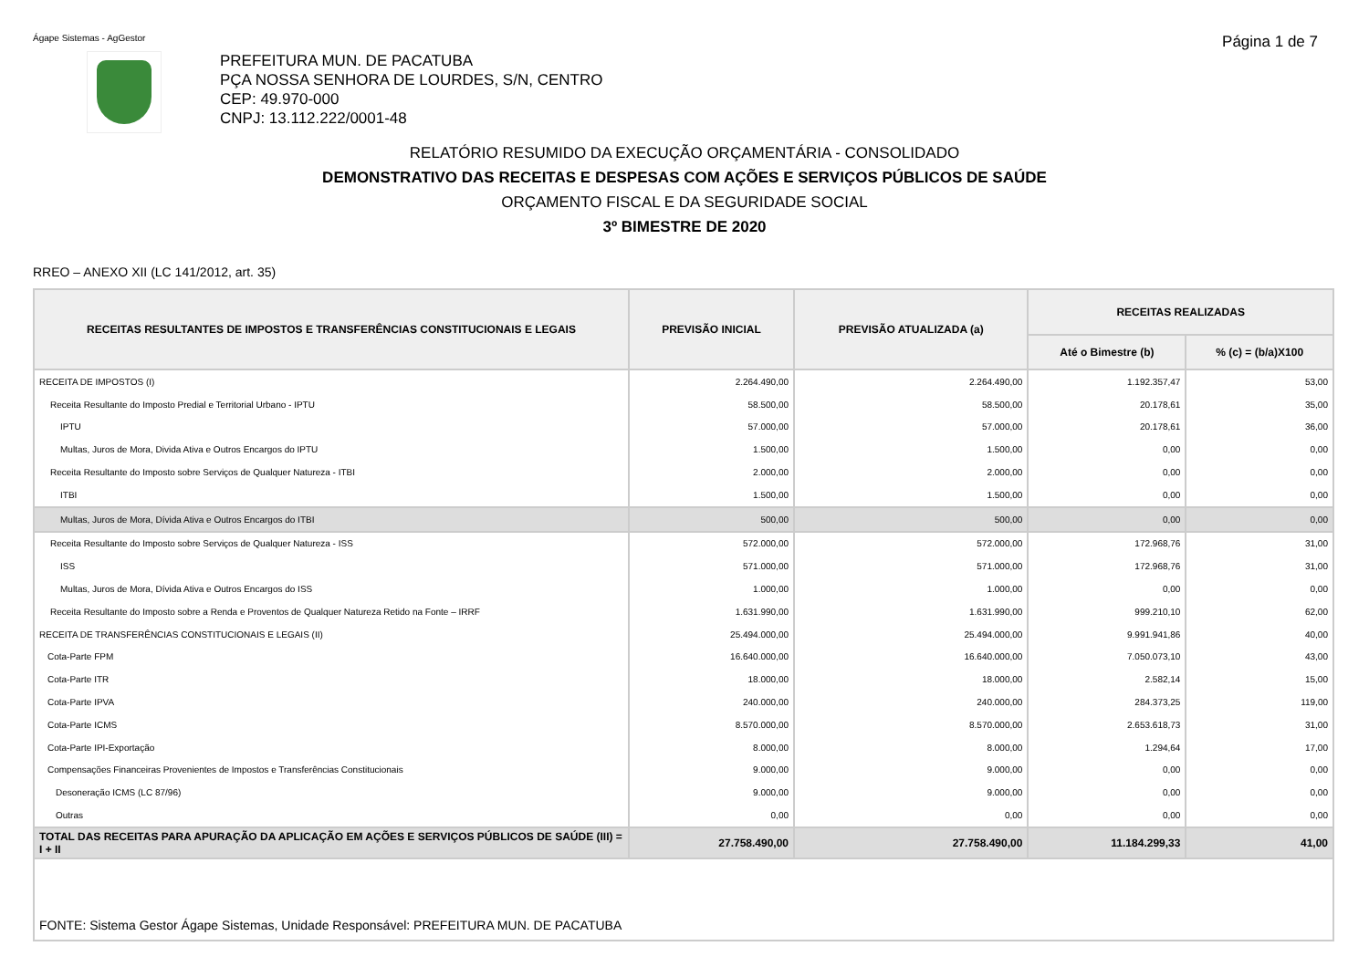Ágape Sistemas - AgGestor Página 1 de 7
PREFEITURA MUN. DE PACATUBA
PÇA NOSSA SENHORA DE LOURDES, S/N, CENTRO
CEP: 49.970-000
CNPJ: 13.112.222/0001-48
RELATÓRIO RESUMIDO DA EXECUÇÃO ORÇAMENTÁRIA - CONSOLIDADO
DEMONSTRATIVO DAS RECEITAS E DESPESAS COM AÇÕES E SERVIÇOS PÚBLICOS DE SAÚDE
ORÇAMENTO FISCAL E DA SEGURIDADE SOCIAL
3º BIMESTRE DE 2020
RREO – ANEXO XII (LC 141/2012, art. 35)
| RECEITAS RESULTANTES DE IMPOSTOS E TRANSFERÊNCIAS CONSTITUCIONAIS E LEGAIS | PREVISÃO INICIAL | PREVISÃO ATUALIZADA (a) | RECEITAS REALIZADAS | |
| --- | --- | --- | --- | --- |
| | | | Até o Bimestre (b) | % (c) = (b/a)X100 |
| RECEITA DE IMPOSTOS (I) | 2.264.490,00 | 2.264.490,00 | 1.192.357,47 | 53,00 |
| Receita Resultante do Imposto Predial e Territorial Urbano - IPTU | 58.500,00 | 58.500,00 | 20.178,61 | 35,00 |
| IPTU | 57.000,00 | 57.000,00 | 20.178,61 | 36,00 |
| Multas, Juros de Mora, Divida Ativa e Outros Encargos do IPTU | 1.500,00 | 1.500,00 | 0,00 | 0,00 |
| Receita Resultante do Imposto sobre Serviços de Qualquer Natureza - ITBI | 2.000,00 | 2.000,00 | 0,00 | 0,00 |
| ITBI | 1.500,00 | 1.500,00 | 0,00 | 0,00 |
| Multas, Juros de Mora, Dívida Ativa e Outros Encargos do ITBI | 500,00 | 500,00 | 0,00 | 0,00 |
| Receita Resultante do Imposto sobre Serviços de Qualquer Natureza - ISS | 572.000,00 | 572.000,00 | 172.968,76 | 31,00 |
| ISS | 571.000,00 | 571.000,00 | 172.968,76 | 31,00 |
| Multas, Juros de Mora, Dívida Ativa e Outros Encargos do ISS | 1.000,00 | 1.000,00 | 0,00 | 0,00 |
| Receita Resultante do Imposto sobre a Renda e Proventos de Qualquer Natureza Retido na Fonte – IRRF | 1.631.990,00 | 1.631.990,00 | 999.210,10 | 62,00 |
| RECEITA DE TRANSFERÊNCIAS CONSTITUCIONAIS E LEGAIS (II) | 25.494.000,00 | 25.494.000,00 | 9.991.941,86 | 40,00 |
| Cota-Parte FPM | 16.640.000,00 | 16.640.000,00 | 7.050.073,10 | 43,00 |
| Cota-Parte ITR | 18.000,00 | 18.000,00 | 2.582,14 | 15,00 |
| Cota-Parte IPVA | 240.000,00 | 240.000,00 | 284.373,25 | 119,00 |
| Cota-Parte ICMS | 8.570.000,00 | 8.570.000,00 | 2.653.618,73 | 31,00 |
| Cota-Parte IPI-Exportação | 8.000,00 | 8.000,00 | 1.294,64 | 17,00 |
| Compensações Financeiras Provenientes de Impostos e Transferências Constitucionais | 9.000,00 | 9.000,00 | 0,00 | 0,00 |
| Desoneração ICMS (LC 87/96) | 9.000,00 | 9.000,00 | 0,00 | 0,00 |
| Outras | 0,00 | 0,00 | 0,00 | 0,00 |
| TOTAL DAS RECEITAS PARA APURAÇÃO DA APLICAÇÃO EM AÇÕES E SERVIÇOS PÚBLICOS DE SAÚDE (III) = I + II | 27.758.490,00 | 27.758.490,00 | 11.184.299,33 | 41,00 |
| FONTE: Sistema Gestor Ágape Sistemas, Unidade Responsável: PREFEITURA MUN. DE PACATUBA | | | | |